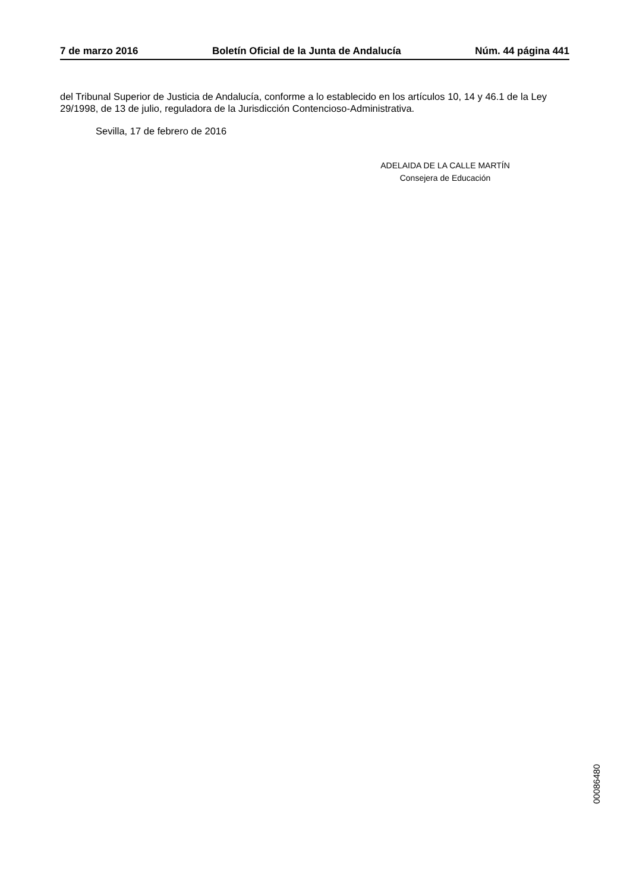7 de marzo 2016 Boletín Oficial de la Junta de Andalucía Núm. 44 página 441
del Tribunal Superior de Justicia de Andalucía, conforme a lo establecido en los artículos 10, 14 y 46.1 de la Ley 29/1998, de 13 de julio, reguladora de la Jurisdicción Contencioso-Administrativa.
Sevilla, 17 de febrero de 2016
ADELAIDA DE LA CALLE MARTÍN
Consejera de Educación
00086480